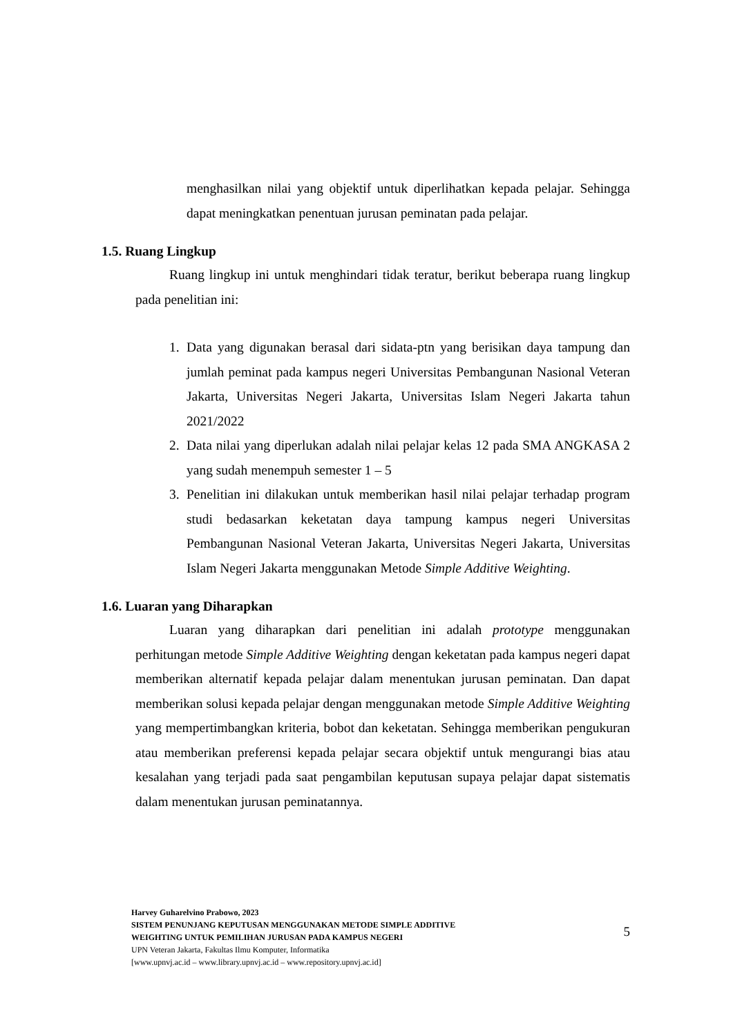menghasilkan nilai yang objektif untuk diperlihatkan kepada pelajar. Sehingga dapat meningkatkan penentuan jurusan peminatan pada pelajar.
1.5. Ruang Lingkup
Ruang lingkup ini untuk menghindari tidak teratur, berikut beberapa ruang lingkup pada penelitian ini:
1. Data yang digunakan berasal dari sidata-ptn yang berisikan daya tampung dan jumlah peminat pada kampus negeri Universitas Pembangunan Nasional Veteran Jakarta, Universitas Negeri Jakarta, Universitas Islam Negeri Jakarta tahun 2021/2022
2. Data nilai yang diperlukan adalah nilai pelajar kelas 12 pada SMA ANGKASA 2 yang sudah menempuh semester 1 – 5
3. Penelitian ini dilakukan untuk memberikan hasil nilai pelajar terhadap program studi bedasarkan keketatan daya tampung kampus negeri Universitas Pembangunan Nasional Veteran Jakarta, Universitas Negeri Jakarta, Universitas Islam Negeri Jakarta menggunakan Metode Simple Additive Weighting.
1.6. Luaran yang Diharapkan
Luaran yang diharapkan dari penelitian ini adalah prototype menggunakan perhitungan metode Simple Additive Weighting dengan keketatan pada kampus negeri dapat memberikan alternatif kepada pelajar dalam menentukan jurusan peminatan. Dan dapat memberikan solusi kepada pelajar dengan menggunakan metode Simple Additive Weighting yang mempertimbangkan kriteria, bobot dan keketatan. Sehingga memberikan pengukuran atau memberikan preferensi kepada pelajar secara objektif untuk mengurangi bias atau kesalahan yang terjadi pada saat pengambilan keputusan supaya pelajar dapat sistematis dalam menentukan jurusan peminatannya.
Harvey Guharelvino Prabowo, 2023
SISTEM PENUNJANG KEPUTUSAN MENGGUNAKAN METODE SIMPLE ADDITIVE WEIGHTING UNTUK PEMILIHAN JURUSAN PADA KAMPUS NEGERI
UPN Veteran Jakarta, Fakultas Ilmu Komputer, Informatika
[www.upnvj.ac.id – www.library.upnvj.ac.id – www.repository.upnvj.ac.id]
5